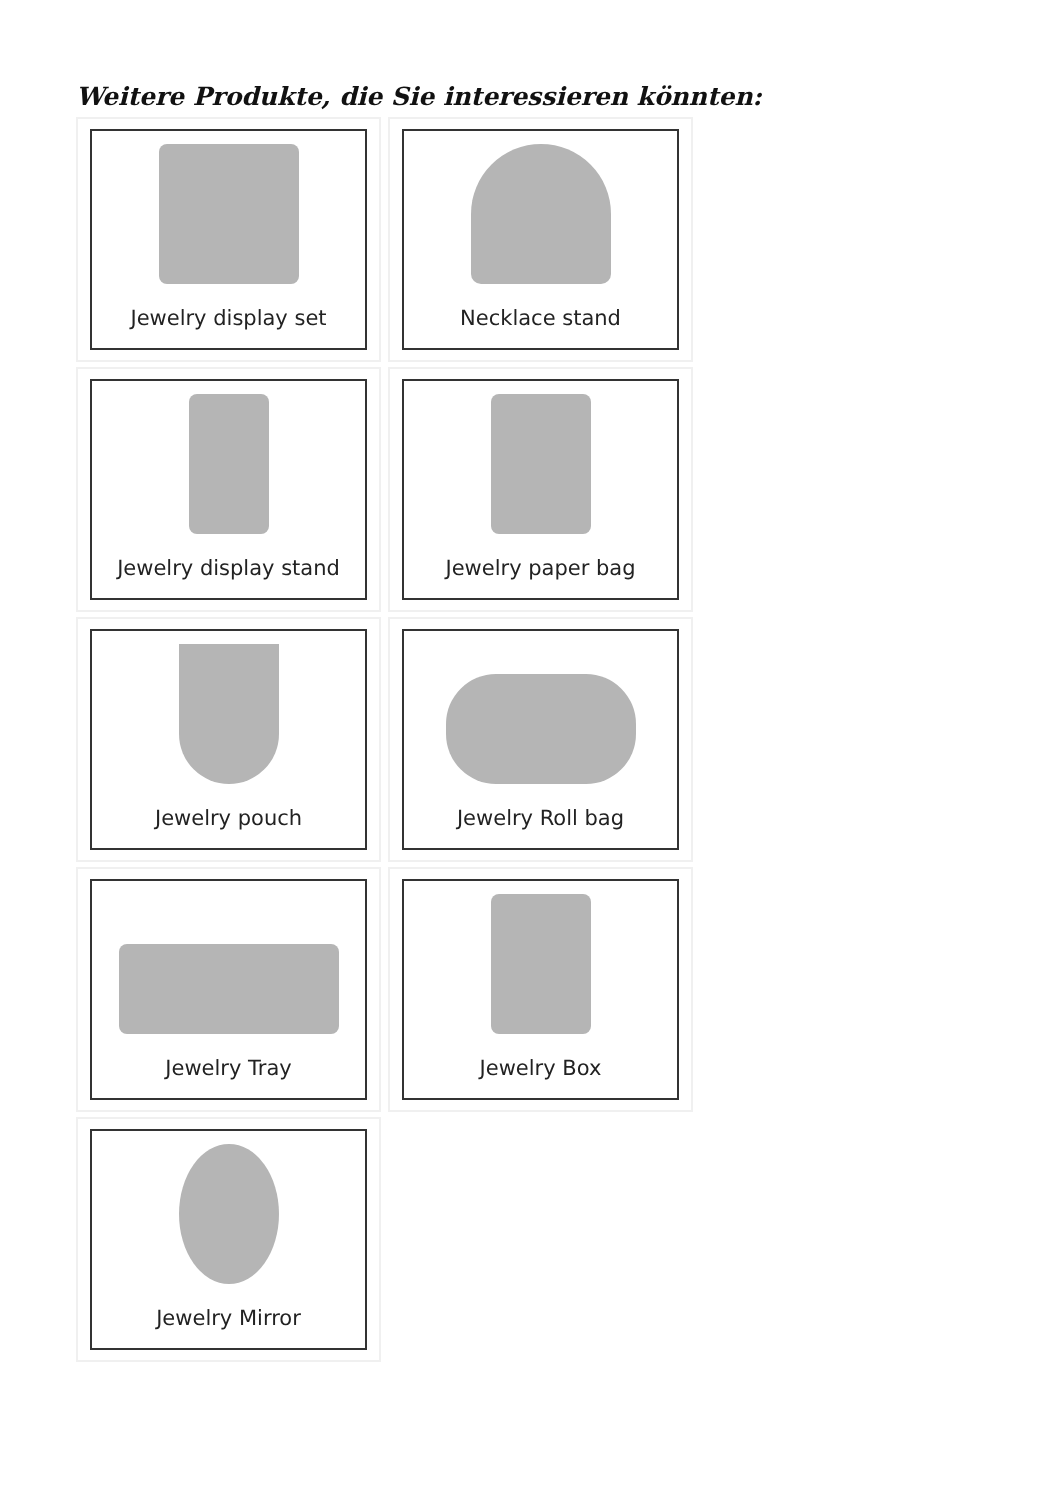Weitere Produkte, die Sie interessieren könnten:
Jewelry display set
Necklace stand
Jewelry display stand
Jewelry paper bag
Jewelry pouch
Jewelry Roll bag
Jewelry Tray
Jewelry Box
Jewelry Mirror